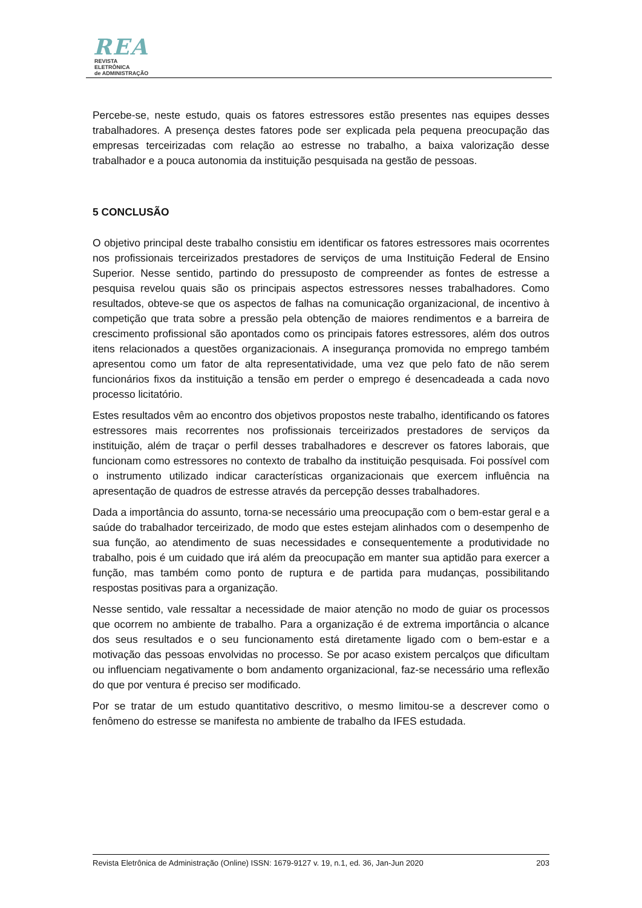REA
REVISTA ELETRÔNICA
de ADMINISTRAÇÃO
Percebe-se, neste estudo, quais os fatores estressores estão presentes nas equipes desses trabalhadores. A presença destes fatores pode ser explicada pela pequena preocupação das empresas terceirizadas com relação ao estresse no trabalho, a baixa valorização desse trabalhador e a pouca autonomia da instituição pesquisada na gestão de pessoas.
5 CONCLUSÃO
O objetivo principal deste trabalho consistiu em identificar os fatores estressores mais ocorrentes nos profissionais terceirizados prestadores de serviços de uma Instituição Federal de Ensino Superior. Nesse sentido, partindo do pressuposto de compreender as fontes de estresse a pesquisa revelou quais são os principais aspectos estressores nesses trabalhadores. Como resultados, obteve-se que os aspectos de falhas na comunicação organizacional, de incentivo à competição que trata sobre a pressão pela obtenção de maiores rendimentos e a barreira de crescimento profissional são apontados como os principais fatores estressores, além dos outros itens relacionados a questões organizacionais. A insegurança promovida no emprego também apresentou como um fator de alta representatividade, uma vez que pelo fato de não serem funcionários fixos da instituição a tensão em perder o emprego é desencadeada a cada novo processo licitatório.
Estes resultados vêm ao encontro dos objetivos propostos neste trabalho, identificando os fatores estressores mais recorrentes nos profissionais terceirizados prestadores de serviços da instituição, além de traçar o perfil desses trabalhadores e descrever os fatores laborais, que funcionam como estressores no contexto de trabalho da instituição pesquisada. Foi possível com o instrumento utilizado indicar características organizacionais que exercem influência na apresentação de quadros de estresse através da percepção desses trabalhadores.
Dada a importância do assunto, torna-se necessário uma preocupação com o bem-estar geral e a saúde do trabalhador terceirizado, de modo que estes estejam alinhados com o desempenho de sua função, ao atendimento de suas necessidades e consequentemente a produtividade no trabalho, pois é um cuidado que irá além da preocupação em manter sua aptidão para exercer a função, mas também como ponto de ruptura e de partida para mudanças, possibilitando respostas positivas para a organização.
Nesse sentido, vale ressaltar a necessidade de maior atenção no modo de guiar os processos que ocorrem no ambiente de trabalho. Para a organização é de extrema importância o alcance dos seus resultados e o seu funcionamento está diretamente ligado com o bem-estar e a motivação das pessoas envolvidas no processo. Se por acaso existem percalços que dificultam ou influenciam negativamente o bom andamento organizacional, faz-se necessário uma reflexão do que por ventura é preciso ser modificado.
Por se tratar de um estudo quantitativo descritivo, o mesmo limitou-se a descrever como o fenômeno do estresse se manifesta no ambiente de trabalho da IFES estudada.
Revista Eletrônica de Administração (Online) ISSN: 1679-9127 v. 19, n.1, ed. 36, Jan-Jun 2020 203